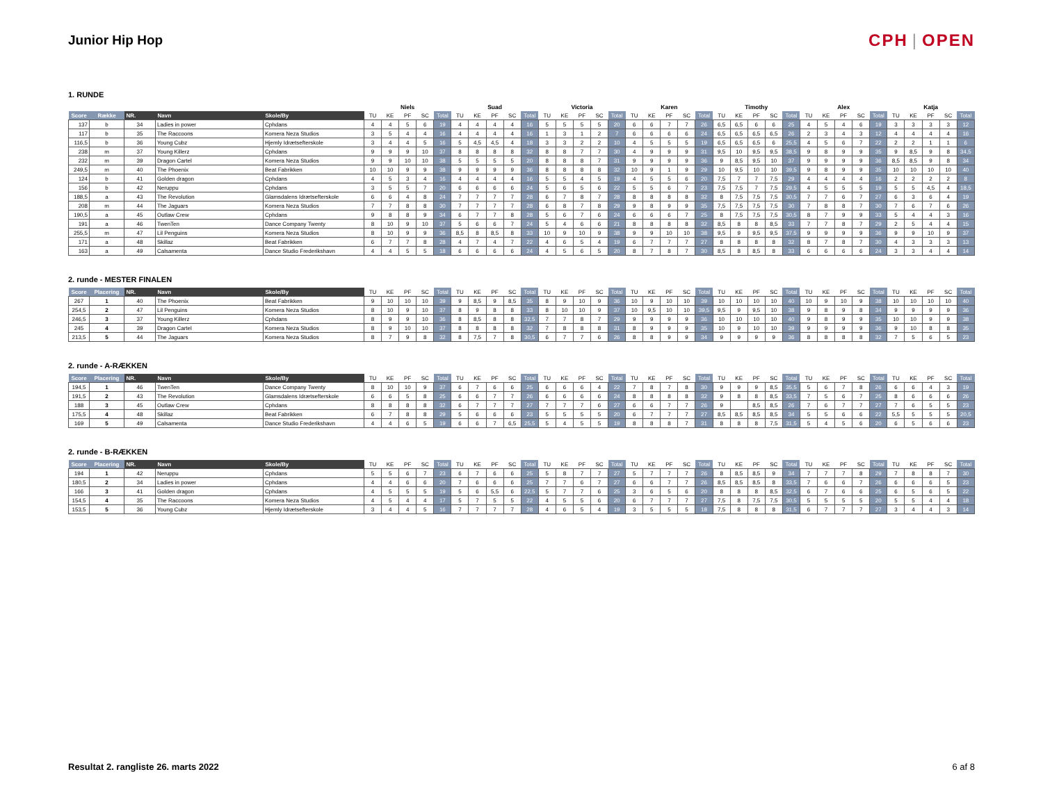Junior Hip Hop
CPH | OPEN
1. RUNDE
| | | | | | Niels | | | | | Suad | | | | | Victoria | | | | | Karen | | | | | Timothy | | | | | Alex | | | | | Katja | | | | |
| --- | --- | --- | --- | --- | --- | --- | --- | --- | --- | --- | --- | --- | --- | --- | --- | --- | --- | --- | --- | --- | --- | --- | --- | --- | --- | --- | --- | --- | --- | --- | --- | --- | --- | --- | --- | --- | --- | --- | --- |
| Score | Række | NR. | Navn | Skole/By | TU | KE | PF | SC | Total | TU | KE | PF | SC | Total | TU | KE | PF | SC | Total | TU | KE | PF | SC | Total | TU | KE | PF | SC | Total | TU | KE | PF | SC | Total | TU | KE | PF | SC | Total |
| 137 | b | 34 | Ladies in power | Cphdans | 4 | 4 | 5 | 6 | 19 | 4 | 4 | 4 | 4 | 16 | 5 | 5 | 5 | 5 | 20 | 6 | 6 | 7 | 7 | 26 | 6,5 | 6,5 | 6 | 6 | 25 | 4 | 5 | 4 | 6 | 19 | 3 | 3 | 3 | 3 | 12 |
| 117 | b | 35 | The Raccoons | Komera Neza Studios | 3 | 5 | 4 | 4 | 16 | 4 | 4 | 4 | 4 | 16 | 1 | 3 | 1 | 2 | 7 | 6 | 6 | 6 | 6 | 24 | 6,5 | 6,5 | 6,5 | 6,5 | 26 | 2 | 3 | 4 | 3 | 12 | 4 | 4 | 4 | 4 | 16 |
| 116,5 | b | 36 | Young Cubz | Hjemly Idrætsefterskole | 3 | 4 | 4 | 5 | 16 | 5 | 4,5 | 4,5 | 4 | 18 | 3 | 3 | 2 | 2 | 10 | 4 | 5 | 5 | 5 | 19 | 6,5 | 6,5 | 6,5 | 6 | 25,5 | 4 | 5 | 6 | 7 | 22 | 2 | 2 | 1 | 1 | 6 |
| 238 | m | 37 | Young Killerz | Cphdans | 9 | 9 | 9 | 10 | 37 | 8 | 8 | 8 | 8 | 32 | 8 | 8 | 7 | 7 | 30 | 4 | 9 | 9 | 9 | 31 | 9,5 | 10 | 9,5 | 9,5 | 38,5 | 9 | 8 | 9 | 9 | 35 | 9 | 8,5 | 9 | 8 | 34,5 |
| 232 | m | 39 | Dragon Cartel | Komera Neza Studios | 9 | 9 | 10 | 10 | 38 | 5 | 5 | 5 | 5 | 20 | 8 | 8 | 8 | 7 | 31 | 9 | 9 | 9 | 9 | 36 | 9 | 8,5 | 9,5 | 10 | 37 | 9 | 9 | 9 | 9 | 36 | 8,5 | 8,5 | 9 | 8 | 34 |
| 249,5 | m | 40 | The Phoenix | Beat Fabrikken | 10 | 10 | 9 | 9 | 38 | 9 | 9 | 9 | 9 | 36 | 8 | 8 | 8 | 8 | 32 | 10 | 9 | 1 | 9 | 29 | 10 | 9,5 | 10 | 10 | 39,5 | 9 | 8 | 9 | 9 | 35 | 10 | 10 | 10 | 10 | 40 |
| 124 | b | 41 | Golden dragon | Cphdans | 4 | 5 | 3 | 4 | 16 | 4 | 4 | 4 | 4 | 16 | 5 | 5 | 4 | 5 | 19 | 4 | 5 | 5 | 6 | 20 | 7,5 | 7 | 7 | 7,5 | 29 | 4 | 4 | 4 | 4 | 16 | 2 | 2 | 2 | 2 | 8 |
| 156 | b | 42 | Neruppu | Cphdans | 3 | 5 | 5 | 7 | 20 | 6 | 6 | 6 | 6 | 24 | 5 | 6 | 5 | 6 | 22 | 5 | 5 | 6 | 7 | 23 | 7,5 | 7,5 | 7 | 7,5 | 29,5 | 4 | 5 | 5 | 5 | 19 | 5 | 5 | 4,5 | 4 | 18,5 |
| 188,5 | a | 43 | The Revolution | Glamsdalens Idrætsefterskole | 6 | 6 | 4 | 8 | 24 | 7 | 7 | 7 | 7 | 28 | 6 | 7 | 8 | 7 | 28 | 8 | 8 | 8 | 8 | 32 | 8 | 7,5 | 7,5 | 7,5 | 30,5 | 7 | 7 | 6 | 7 | 27 | 6 | 3 | 6 | 4 | 19 |
| 208 | m | 44 | The Jaguars | Komera Neza Studios | 7 | 7 | 8 | 8 | 30 | 7 | 7 | 7 | 7 | 28 | 6 | 8 | 7 | 8 | 29 | 9 | 8 | 9 | 9 | 35 | 7,5 | 7,5 | 7,5 | 7,5 | 30 | 7 | 8 | 8 | 7 | 30 | 7 | 6 | 7 | 6 | 26 |
| 190,5 | a | 45 | Outlaw Crew | Cphdans | 9 | 8 | 8 | 9 | 34 | 6 | 7 | 7 | 8 | 28 | 5 | 6 | 7 | 6 | 24 | 6 | 6 | 6 | 7 | 25 | 8 | 7,5 | 7,5 | 7,5 | 30,5 | 8 | 7 | 9 | 9 | 33 | 5 | 4 | 4 | 3 | 16 |
| 191 | a | 46 | TwenTen | Dance Company Twenty | 8 | 10 | 9 | 10 | 37 | 5 | 6 | 6 | 7 | 24 | 5 | 4 | 6 | 6 | 21 | 8 | 8 | 8 | 8 | 32 | 8,5 | 8 | 8 | 8,5 | 33 | 7 | 7 | 8 | 7 | 29 | 2 | 5 | 4 | 4 | 15 |
| 255,5 | m | 47 | Lil Penguins | Komera Neza Studios | 8 | 10 | 9 | 9 | 36 | 8,5 | 8 | 8,5 | 8 | 33 | 10 | 9 | 10 | 9 | 38 | 9 | 9 | 10 | 10 | 38 | 9,5 | 9 | 9,5 | 9,5 | 37,5 | 9 | 9 | 9 | 9 | 36 | 9 | 9 | 10 | 9 | 37 |
| 171 | a | 48 | Skillaz | Beat Fabrikken | 6 | 7 | 7 | 8 | 28 | 4 | 7 | 4 | 7 | 22 | 4 | 6 | 5 | 4 | 19 | 6 | 7 | 7 | 7 | 27 | 8 | 8 | 8 | 8 | 32 | 8 | 7 | 8 | 7 | 30 | 4 | 3 | 3 | 3 | 13 |
| 163 | a | 49 | Calsamenta | Dance Studio Frederikshavn | 4 | 4 | 5 | 5 | 18 | 6 | 6 | 6 | 6 | 24 | 4 | 5 | 6 | 5 | 20 | 8 | 7 | 8 | 7 | 30 | 8,5 | 8 | 8,5 | 8 | 33 | 6 | 6 | 6 | 6 | 24 | 3 | 3 | 4 | 4 | 14 |
2. runde - MESTER FINALEN
| Score | Placering | NR. | Navn | Skole/By | TU | KE | PF | SC | Total | TU | KE | PF | SC | Total | TU | KE | PF | SC | Total | TU | KE | PF | SC | Total | TU | KE | PF | SC | Total | TU | KE | PF | SC | Total | TU | KE | PF | SC | Total |
| --- | --- | --- | --- | --- | --- | --- | --- | --- | --- | --- | --- | --- | --- | --- | --- | --- | --- | --- | --- | --- | --- | --- | --- | --- | --- | --- | --- | --- | --- | --- | --- | --- | --- | --- | --- | --- | --- | --- | --- |
| 267 | 1 | 40 | The Phoenix | Beat Fabrikken | 9 | 10 | 10 | 10 | 39 | 9 | 8,5 | 9 | 8,5 | 35 | 8 | 9 | 10 | 9 | 36 | 10 | 9 | 10 | 10 | 39 | 10 | 10 | 10 | 10 | 40 | 10 | 9 | 10 | 9 | 38 | 10 | 10 | 10 | 10 | 40 |
| 254,5 | 2 | 47 | Lil Penguins | Komera Neza Studios | 8 | 10 | 9 | 10 | 37 | 8 | 9 | 8 | 8 | 33 | 8 | 10 | 10 | 9 | 37 | 10 | 9,5 | 10 | 10 | 39,5 | 9,5 | 9 | 9,5 | 10 | 38 | 9 | 8 | 9 | 8 | 34 | 9 | 9 | 9 | 9 | 36 |
| 246,5 | 3 | 37 | Young Killerz | Cphdans | 8 | 9 | 9 | 10 | 36 | 8 | 8,5 | 8 | 8 | 32,5 | 7 | 7 | 8 | 7 | 29 | 9 | 9 | 9 | 9 | 36 | 10 | 10 | 10 | 10 | 40 | 9 | 8 | 9 | 9 | 35 | 10 | 10 | 9 | 9 | 38 |
| 245 | 4 | 39 | Dragon Cartel | Komera Neza Studios | 8 | 9 | 10 | 10 | 37 | 8 | 8 | 8 | 8 | 32 | 7 | 8 | 8 | 8 | 31 | 8 | 9 | 9 | 9 | 35 | 10 | 9 | 10 | 10 | 39 | 9 | 9 | 9 | 9 | 36 | 9 | 10 | 8 | 8 | 35 |
| 213,5 | 5 | 44 | The Jaguars | Komera Neza Studios | 8 | 7 | 9 | 8 | 32 | 8 | 7,5 | 7 | 8 | 30,5 | 6 | 7 | 7 | 6 | 26 | 8 | 8 | 9 | 9 | 34 | 9 | 9 | 9 | 9 | 36 | 8 | 8 | 8 | 8 | 32 | 7 | 5 | 6 | 5 | 23 |
2. runde - A-RÆKKEN
| Score | Placering | NR. | Navn | Skole/By | TU | KE | PF | SC | Total | TU | KE | PF | SC | Total | TU | KE | PF | SC | Total | TU | KE | PF | SC | Total | TU | KE | PF | SC | Total | TU | KE | PF | SC | Total | TU | KE | PF | SC | Total |
| --- | --- | --- | --- | --- | --- | --- | --- | --- | --- | --- | --- | --- | --- | --- | --- | --- | --- | --- | --- | --- | --- | --- | --- | --- | --- | --- | --- | --- | --- | --- | --- | --- | --- | --- | --- | --- | --- | --- | --- |
| 194,5 | 1 | 46 | TwenTen | Dance Company Twenty | 8 | 10 | 10 | 9 | 37 | 6 | 7 | 6 | 6 | 25 | 6 | 6 | 6 | 4 | 22 | 7 | 8 | 7 | 8 | 30 | 9 | 9 | 9 | 8,5 | 35,5 | 5 | 6 | 7 | 8 | 26 | 6 | 6 | 4 | 3 | 19 |
| 191,5 | 2 | 43 | The Revolution | Glamsdalens Idrætsefterskole | 6 | 6 | 5 | 8 | 25 | 6 | 6 | 7 | 7 | 26 | 6 | 6 | 6 | 6 | 24 | 8 | 8 | 8 | 8 | 32 | 9 | 8 | 8 | 8,5 | 33,5 | 7 | 5 | 6 | 7 | 25 | 8 | 6 | 6 | 6 | 26 |
| 188 | 3 | 45 | Outlaw Crew | Cphdans | 8 | 8 | 8 | 8 | 32 | 6 | 7 | 7 | 7 | 27 | 7 | 7 | 7 | 6 | 27 | 6 | 6 | 7 | 7 | 26 | 9 | | 8,5 | 8,5 | 26 | 7 | 6 | 7 | 7 | 27 | 7 | 6 | 5 | 5 | 23 |
| 175,5 | 4 | 48 | Skillaz | Beat Fabrikken | 6 | 7 | 8 | 8 | 29 | 5 | 6 | 6 | 6 | 23 | 5 | 5 | 5 | 5 | 20 | 6 | 7 | 7 | 7 | 27 | 8,5 | 8,5 | 8,5 | 8,5 | 34 | 5 | 5 | 6 | 6 | 22 | 5,5 | 5 | 5 | 5 | 20,5 |
| 169 | 5 | 49 | Calsamenta | Dance Studio Frederikshavn | 4 | 4 | 6 | 5 | 19 | 6 | 6 | 7 | 6,5 | 25,5 | 5 | 4 | 5 | 5 | 19 | 8 | 8 | 8 | 7 | 31 | 8 | 8 | 8 | 7,5 | 31,5 | 5 | 4 | 5 | 6 | 20 | 6 | 5 | 6 | 6 | 23 |
2. runde - B-RÆKKEN
| Score | Placering | NR. | Navn | Skole/By | TU | KE | PF | SC | Total | TU | KE | PF | SC | Total | TU | KE | PF | SC | Total | TU | KE | PF | SC | Total | TU | KE | PF | SC | Total | TU | KE | PF | SC | Total | TU | KE | PF | SC | Total |
| --- | --- | --- | --- | --- | --- | --- | --- | --- | --- | --- | --- | --- | --- | --- | --- | --- | --- | --- | --- | --- | --- | --- | --- | --- | --- | --- | --- | --- | --- | --- | --- | --- | --- | --- | --- | --- | --- | --- | --- |
| 194 | 1 | 42 | Neruppu | Cphdans | 5 | 5 | 6 | 7 | 23 | 6 | 7 | 6 | 6 | 25 | 5 | 8 | 7 | 7 | 27 | 5 | 7 | 7 | 7 | 26 | 8 | 8,5 | 8,5 | 9 | 34 | 7 | 7 | 7 | 8 | 29 | 7 | 8 | 8 | 7 | 30 |
| 180,5 | 2 | 34 | Ladies in power | Cphdans | 4 | 4 | 6 | 6 | 20 | 7 | 6 | 6 | 6 | 25 | 7 | 7 | 6 | 7 | 27 | 6 | 6 | 7 | 7 | 26 | 8,5 | 8,5 | 8,5 | 8 | 33,5 | 7 | 6 | 6 | 7 | 26 | 6 | 6 | 6 | 5 | 23 |
| 166 | 3 | 41 | Golden dragon | Cphdans | 4 | 5 | 5 | 5 | 19 | 5 | 6 | 5,5 | 6 | 22,5 | 5 | 7 | 7 | 6 | 25 | 3 | 6 | 5 | 6 | 20 | 8 | 8 | 8 | 8,5 | 32,5 | 6 | 7 | 6 | 6 | 25 | 6 | 5 | 6 | 5 | 22 |
| 154,5 | 4 | 35 | The Raccoons | Komera Neza Studios | 4 | 5 | 4 | 4 | 17 | 5 | 7 | 5 | 5 | 22 | 4 | 5 | 5 | 6 | 20 | 6 | 7 | 7 | 7 | 27 | 7,5 | 8 | 7,5 | 7,5 | 30,5 | 5 | 5 | 5 | 5 | 20 | 5 | 5 | 4 | 4 | 18 |
| 153,5 | 5 | 36 | Young Cubz | Hjemly Idrætsefterskole | 3 | 4 | 4 | 5 | 16 | 7 | 7 | 7 | 7 | 28 | 4 | 6 | 5 | 4 | 19 | 3 | 5 | 5 | 5 | 18 | 7,5 | 8 | 8 | 8 | 31,5 | 6 | 7 | 7 | 7 | 27 | 3 | 4 | 4 | 3 | 14 |
Resultat 2. rangliste 26. marts 2022 6 af 8